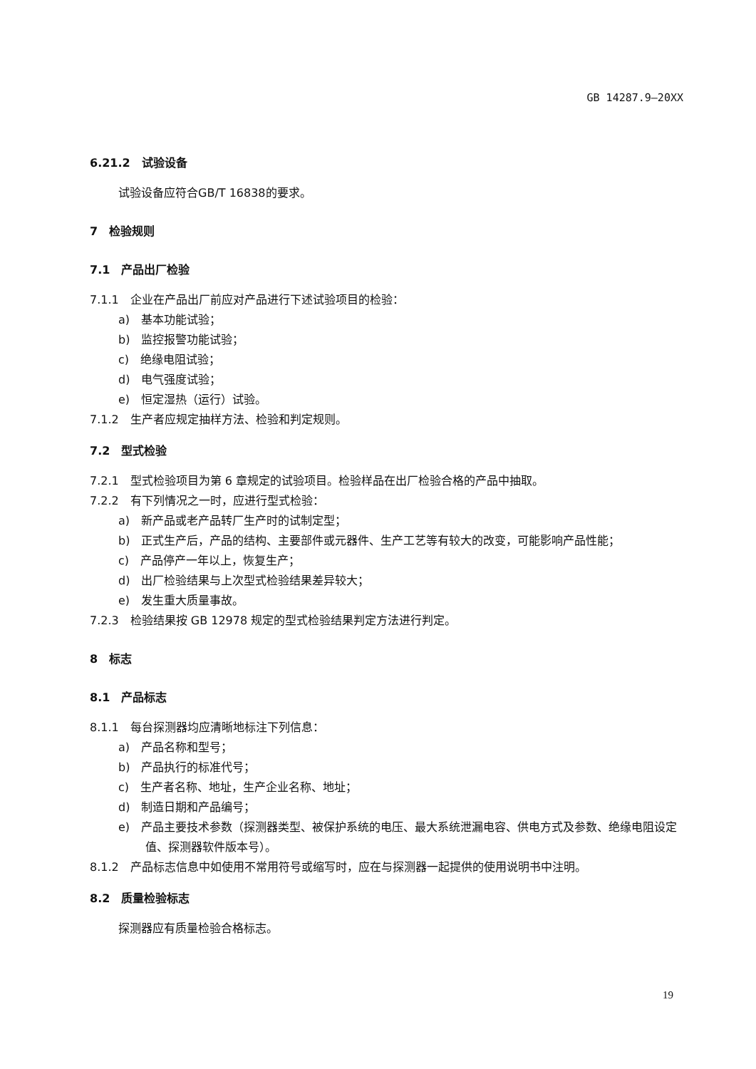GB 14287.9—20XX
6.21.2　试验设备
试验设备应符合GB/T 16838的要求。
7　检验规则
7.1　产品出厂检验
7.1.1　企业在产品出厂前应对产品进行下述试验项目的检验：
a)　基本功能试验；
b)　监控报警功能试验；
c)　绝缘电阻试验；
d)　电气强度试验；
e)　恒定湿热（运行）试验。
7.1.2　生产者应规定抽样方法、检验和判定规则。
7.2　型式检验
7.2.1　型式检验项目为第 6 章规定的试验项目。检验样品在出厂检验合格的产品中抽取。
7.2.2　有下列情况之一时，应进行型式检验：
a)　新产品或老产品转厂生产时的试制定型；
b)　正式生产后，产品的结构、主要部件或元器件、生产工艺等有较大的改变，可能影响产品性能；
c)　产品停产一年以上，恢复生产；
d)　出厂检验结果与上次型式检验结果差异较大；
e)　发生重大质量事故。
7.2.3　检验结果按 GB 12978 规定的型式检验结果判定方法进行判定。
8　标志
8.1　产品标志
8.1.1　每台探测器均应清晰地标注下列信息：
a)　产品名称和型号；
b)　产品执行的标准代号；
c)　生产者名称、地址，生产企业名称、地址；
d)　制造日期和产品编号；
e)　产品主要技术参数（探测器类型、被保护系统的电压、最大系统泄漏电容、供电方式及参数、绝缘电阻设定值、探测器软件版本号）。
8.1.2　产品标志信息中如使用不常用符号或缩写时，应在与探测器一起提供的使用说明书中注明。
8.2　质量检验标志
探测器应有质量检验合格标志。
19